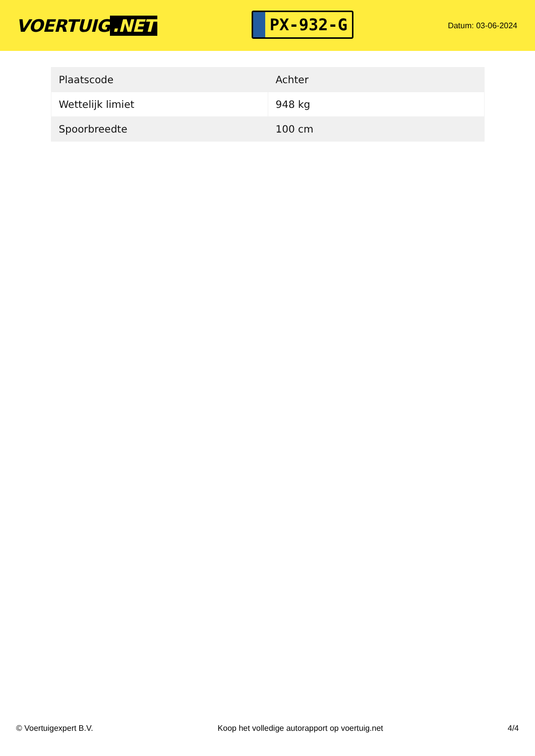VOERTUIG.NET
PX-932-G
Datum: 03-06-2024
| Plaatscode | Achter |
| Wettelijk limiet | 948 kg |
| Spoorbreedte | 100 cm |
© Voertuigexpert B.V. Koop het volledige autorapport op voertuig.net 4/4